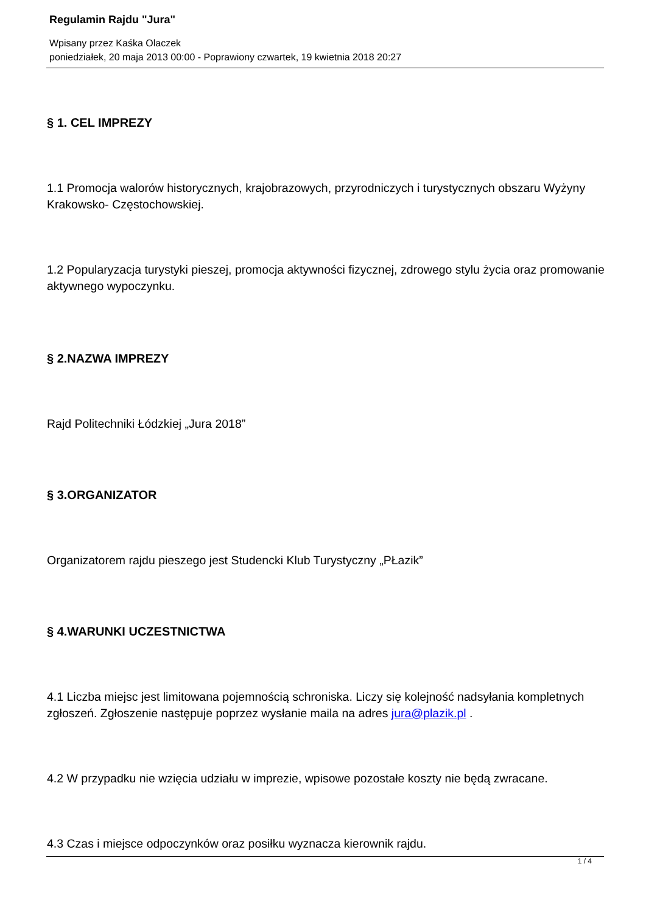Regulamin Rajdu "Jura"
Wpisany przez Kaśka Olaczek
poniedziałek, 20 maja 2013 00:00 - Poprawiony czwartek, 19 kwietnia 2018 20:27
§ 1. CEL IMPREZY
1.1 Promocja walorów historycznych, krajobrazowych, przyrodniczych i turystycznych obszaru Wyżyny Krakowsko- Częstochowskiej.
1.2 Popularyzacja turystyki pieszej, promocja aktywności fizycznej, zdrowego stylu życia oraz promowanie aktywnego wypoczynku.
§ 2.NAZWA IMPREZY
Rajd Politechniki Łódzkiej „Jura 2018”
§ 3.ORGANIZATOR
Organizatorem rajdu pieszego jest Studencki Klub Turystyczny „PŁazik”
§ 4.WARUNKI UCZESTNICTWA
4.1 Liczba miejsc jest limitowana pojemnością schroniska. Liczy się kolejność nadsyłania kompletnych zgłoszeń. Zgłoszenie następuje poprzez wysłanie maila na adres jura@plazik.pl .
4.2 W przypadku nie wzięcia udziału w imprezie, wpisowe pozostałe koszty nie będą zwracane.
4.3 Czas i miejsce odpoczynków oraz posiłku wyznacza kierownik rajdu.
1 / 4